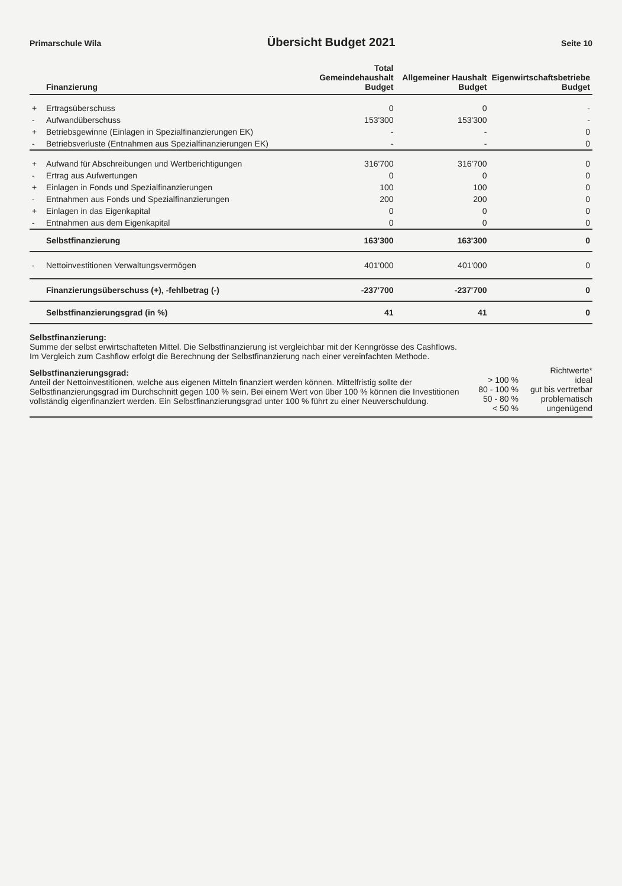Primarschule Wila Übersicht Budget 2021 Seite 10
| | Finanzierung | Total Gemeindehaushalt Budget | Allgemeiner Haushalt Budget | Eigenwirtschaftsbetriebe Budget |
| --- | --- | --- | --- | --- |
| + | Ertragsüberschuss | 0 | 0 | - |
| - | Aufwandüberschuss | 153'300 | 153'300 | - |
| + | Betriebsgewinne (Einlagen in Spezialfinanzierungen EK) | - | - | 0 |
| - | Betriebsverluste (Entnahmen aus Spezialfinanzierungen EK) | - | - | 0 |
| + | Aufwand für Abschreibungen und Wertberichtigungen | 316'700 | 316'700 | 0 |
| - | Ertrag aus Aufwertungen | 0 | 0 | 0 |
| + | Einlagen in Fonds und Spezialfinanzierungen | 100 | 100 | 0 |
| - | Entnahmen aus Fonds und Spezialfinanzierungen | 200 | 200 | 0 |
| + | Einlagen in das Eigenkapital | 0 | 0 | 0 |
| - | Entnahmen aus dem Eigenkapital | 0 | 0 | 0 |
| | Selbstfinanzierung | 163'300 | 163'300 | 0 |
| - | Nettoinvestitionen Verwaltungsvermögen | 401'000 | 401'000 | 0 |
| | Finanzierungsüberschuss (+), -fehlbetrag (-) | -237'700 | -237'700 | 0 |
| | Selbstfinanzierungsgrad (in %) | 41 | 41 | 0 |
Selbstfinanzierung:
Summe der selbst erwirtschafteten Mittel. Die Selbstfinanzierung ist vergleichbar mit der Kenngrösse des Cashflows. Im Vergleich zum Cashflow erfolgt die Berechnung der Selbstfinanzierung nach einer vereinfachten Methode.
Selbstfinanzierungsgrad:
Anteil der Nettoinvestitionen, welche aus eigenen Mitteln finanziert werden können. Mittelfristig sollte der Selbstfinanzierungsgrad im Durchschnitt gegen 100 % sein. Bei einem Wert von über 100 % können die Investitionen vollständig eigenfinanziert werden. Ein Selbstfinanzierungsgrad unter 100 % führt zu einer Neuverschuldung.
Richtwerte* > 100 % ideal 80 - 100 % gut bis vertretbar 50 - 80 % problematisch < 50 % ungenügend